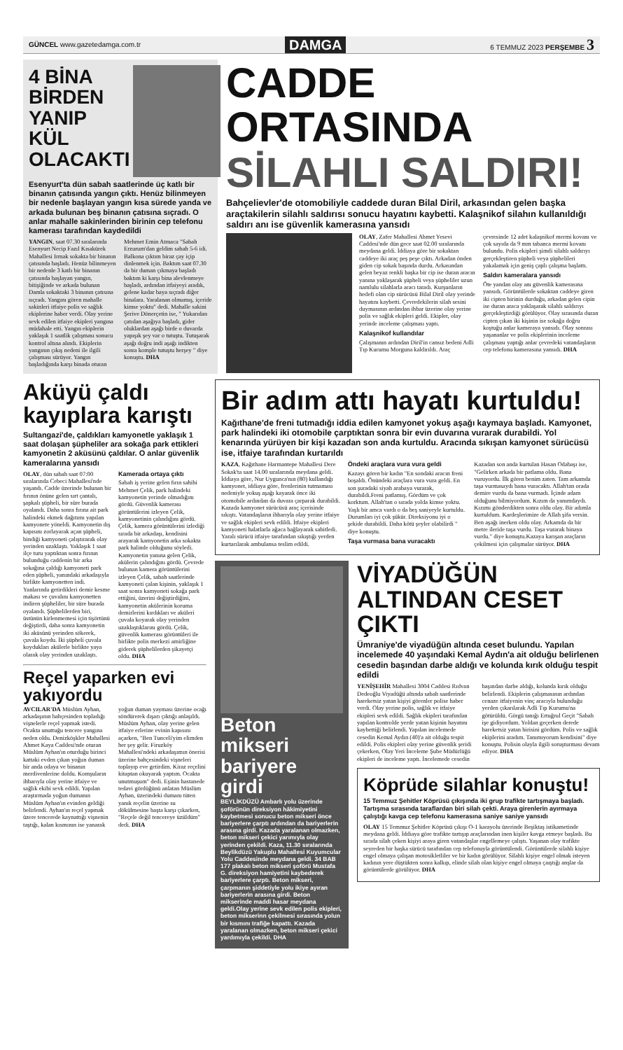GÜNCEL www.gazetedamga.com.tr DAMGA 6 TEMMUZ 2023 PERŞEMBE 3
4 BİNA BİRDEN YANIP KÜL OLACAKTI
Esenyurt'ta dün sabah saatlerinde üç katlı bir binanın çatısında yangın çıktı. Henüz bilinmeyen bir nedenle başlayan yangın kısa sürede yanda ve arkada bulunan beş binanın çatısına sıçradı. O anlar mahalle sakinlerinden birinin cep telefonu kamerası tarafından kaydedildi
YANGIN, saat 07.30 sıralarında Esenyurt Necip Fazıl Kısakürek Mahallesi Irmak sokakta bir binanın çatısında başladı. Henüz bilinmeyen bir nedenle 3 katlı bir binanın çatısında başlayan yangın, bitişiğinde ve arkada bulunan Damla sokaktaki 3 binanın çatısına sıçradı. Yangını gören mahalle sakinleri itfaiye polis ve sağlık ekiplerine haber verdi. Olay yerine sevk edilen itfaiye ekipleri yangına müdahale etti. Yangın ekiplerin yaklaşık 1 saatlik çalışması sonucu kontrol altına alındı. Ekiplerin yangının çıkış nedeni ile ilgili çalışması sürüyor. Yangın başladığında karşı binada oturan Mehmet Emin Atmaca "Sabah Erzurum'dan geldim sabah 5-6 idi. Balkona çıktım biraz çay içip dinlenmek için. Baktım saat 07.30 da bir duman çıkmaya başladı baktım ki karşı bina alevlenmeye başladı, ardından itfaiyeyi aradık, gelene kadar baya sıçradı diğer binalara. Yaralanan olmamış, içeride kimse yoktu" dedi. Mahalle sakini Şerive Dönerçetin ise, " Yukarıdan çatıdan aşağıya başladı, gider oluklardan aşağı birde o duvarda yapışık şey var o tutuştu. Tutuşarak aşağı doğru indi aşağı indikten sonra komple tutuştu herşey " diye konuştu. DHA
CADDE ORTASINDA
SİLAHLI SALDIRI!
Bahçelievler'de otomobiliyle caddede duran Bilal Diril, arkasından gelen başka araçtakilerin silahlı saldırısı sonucu hayatını kaybetti. Kalaşnikof silahın kullanıldığı saldırı anı ise güvenlik kamerasına yansıdı
OLAY, Zafer Mahallesi Ahmet Yesevi Caddesi'nde dün gece saat 02.00 sıralarında meydana geldi. İddiaya göre bir sokaktan caddeye iki araç peş peşe çıktı. Arkadan önden giden cip sokak başında durdu. Arkasından gelen beyaz renkli başka bir cip ise duran aracın yanına yaklaşarak şüpheli veya şüpheliler uzun namlulu silahlarla aracı taradı. Kurşunların hedefi olan cip sürücüsü Bilal Diril olay yerinde hayatını kaybetti. Çevredekilerin silah sesini duymasının ardından ihbar üzerine olay yerine polis ve sağlık ekipleri geldi. Ekipler, olay yerinde inceleme çalışması yaptı.
Kalaşnikof kullandılar
Çalışmanın ardından Diril'in cansız bedeni Adli Tıp Kurumu Morguna kaldırıldı. Araç çevresinde 12 adet kalaşnikof mermi kovanı ve çok sayıda da 9 mm tabanca mermi kovanı bulundu. Polis ekipleri şimdi silahlı saldırıyı gerçekleştiren şüpheli veya şüphelileri yakalamak için geniş çaplı çalışma başlattı.
Saldırı kameralara yansıdı
Öte yandan olay anı güvenlik kamerasına yansıdı. Görüntülerde sokaktan caddeye giren iki cipten birinin durduğu, arkadan gelen cipin ise duran araca yaklaşarak silahlı saldırıyı gerçekleştirdiği görülüyor. Olay sırasında duran cipten çıkan iki kişinin ise sokağa doğru koştuğu anlar kameraya yansıdı. Olay sonrası yaşananlar ve polis ekiplerinin inceleme çalışması yaptığı anlar çevredeki vatandaşların cep telefonu kamerasına yansıdı. DHA
Aküyü çaldı kayıplara karıştı
Sultangazi'de, çaldıkları kamyonetle yaklaşık 1 saat dolaşan şüpheliler ara sokağa park ettikleri kamyonetin 2 akü­sünü çaldılar. O anlar güvenlik kameralarına yansıdı
OLAY, dün sabah saat 07:00 sıralarında Cebeci Mahallesi'nde yaşandı. Cadde üzerinde bulunan bir fırının önüne gelen sırt çantalı, şapkalı şüpheli, bir süre burada oyalandı. Daha sonra fırına ait park halindeki ekmek dağıtımı yapılan kamyonete yöneldi. Kamyonetin dış kapısını zorlayarak açan şüpheli, bindiği kamyoneti çalıştırarak olay yerinden uzaklaştı. Yaklaşık 1 saat ilçe turu yaptıktan sonra fırının bulunduğu caddenin bir arka sokağına çaldığı kamyoneti park eden şüpheli, yanındaki arkadaşıyla birlikte kamyonetten indi. Yanlarında getirdikleri demir kesme makası ve çuvalını kamyonetten indiren şüpheliler, bir süre burada oyalandı. Şüphelilerden biri, üstünün kirlenmemesi için tişörtünü değiştirdi, daha sonra kamyonetin iki aküsünü yerinden sökerek, çuvala koydu. İki şüpheli çuvala koydukları akülerle birlikte yaya olarak olay yerinden uzaklaştı.
Kamerada ortaya çıktı
Sabah iş yerine gelen fırın sahibi Mehmet Çelik, park halindeki kamyonetin yerinde olmadığını gördü. Güvenlik kamerası görüntülerini izleyen Çelik, kamyonetinin çalındığını gördü. Çelik, kamera görüntülerini izlediği sırada bir arkadaşı, kendisini arayarak kamyonetin arka sokakta park halinde olduğunu söyledi. Kamyonetin yanına gelen Çelik, akülerin çalındığını gördü. Çevrede bulunan kamera görüntülerini izleyen Çelik, sabah saatlerinde kamyoneti çalan kişinin, yaklaşık 1 saat sonra kamyoneti sokağa park ettiğini, üzerini değiştirdiğini, kamyonetin akülerinin koruma demirlerini kırdıkları ve aküleri çuvala koyarak olay yerinden uzaklaştıklarını gördü. Çelik, güvenlik kamerası görüntüleri ile birlikte polis merkezi amirliğine giderek şüphelilerden şikayetçi oldu. DHA
Reçel yaparken evi yakıyordu
AVCILAR'DA Müslüm Ayhan, arkadaşının bahçesinden topladığı vişnelerle reçel yapmak istedi. Ocakta unuttuğu tencere yangına neden oldu. Denizköşkler Mahallesi Ahmet Kaya Caddesi'nde oturan Müslüm Ayhan'ın oturduğu birinci kattaki evden çıkan yoğun duman bir anda odaya ve binanın merdivenlerine doldu. Komşuların ihbarıyla olay yerine itfaiye ve sağlık ekibi sevk edildi. Yapılan araştırmada yoğun dumanın Müslüm Ayhan'ın evinden geldiği belirlendi. Ayhan'ın reçel yapmak üzere tencerede kaynattığı vişnenin taştığı, kalan kısmının ise yanarak yoğun duman yayması üzerine ocağı söndürerek dışarı çıktığı anlaşıldı. Müslüm Ayhan, olay yerine gelen itfaiye erlerine evinin kapısını açarken, "Ben Tunceli'yim elimden her şey gelir. Firuzköy Mahallesi'ndeki arkadaşımın önerisi üzerine bahçesindeki vişneleri toplayıp eve getirdim. Kiraz reçelini kitaptan okuyarak yaptım. Ocakta unutmuşum" dedi. Eşinin hastanede tedavi gördüğünü anlatan Müslüm Ayhan, üzerindeki dumanı tüten yanık reçelin üzerine su dökülmesine başta karşı çıkarken, "Reçele değil tencereye üzüldüm" dedi. DHA
Bir adım attı hayatı kurtuldu!
Kağıthane'de freni tutmadığı iddia edilen kamyonet yokuş aşağı kaymaya başladı. Kamyonet, park halindeki iki otomobile çarptıktan sonra bir evin duvarına vurarak durabildi. Yol kenarında yürüyen bir kişi kazadan son anda kurtuldu. Aracında sıkışan kamyonet sürücüsü ise, itfaiye tarafından kurtarıldı
KAZA, Kağıthane Harmantepe Mahallesi Dere Sokak'ta saat 14.00 sıralarında meydana geldi. İddiaya göre, Nur Uygunca'nın (80) kullandığı kamyonet, iddiaya göre, frenlerinin tutmaması nedeniyle yokuş aşağı kayarak önce iki otomobile ardından da duvara çarparak durabildi. Kazada kamyonet sürücüsü araç içerisinde sıkıştı. Vatandaşların ihbarıyla olay yerine itfaiye ve sağlık ekipleri sevk edildi. İtfaiye ekipleri kamyoneti halatlarla ağaca bağlayarak sabitledi. Yaralı sürücü itfaiye tarafından sıkıştığı yerden kurtarılarak ambulansa teslim edildi.
Öndeki araçlara vura vura geldi
Kazayı gören bir kadın "En sondaki aracın freni boşaldı. Önündeki araçlara vura vura geldi. En son şuradaki siyah arabaya vurarak, durabildi.Freni patlamış. Gördüm ve çok korktum. Allah'tan o sırada yolda kimse yoktu. Yaşlı bir amca vardı o da beş saniyeyle kurtuldu. Durumları iyi çok şükür. Direksiyonu iyi o şekide durabildi. Daha kötü şeyler olabilirdi " diye konuştu.
Taşa vurmasa bana vuracaktı
Kazadan son anda kurtulan Hasan Odabaşı ise, "Gelirken arkada bir patlama oldu. Bana vuruyordu. İlk gören benim zaten. Tam arkamda taşa vurmasaydı bana vuracaktı. Allah'tan orada demire vurdu da bana vurmadı. İçinde adam olduğunu bilmiyordum. Kızım da yanımdaydı. Kızımı gönderdikten sonra oldu olay. Bir adımla kurtuldum. Kardeşlerimize de Allah şifa versin. Ben aşağı inerken oldu olay. Arkamda da bir metre ileride taşa vurdu. Taşa vurarak binaya vurdu." diye konuştu.Kazaya karışan araçların çekilmesi için çalışmalar sürüyor. DHA
Beton mikseri bariyere girdi
BEYLİKDÜZÜ Ambarlı yolu üzerinde şoförünün direksiyon hâkimiyetini kaybetmesi sonucu beton mikseri önce bariyerlere çarptı ardından da bariyerlerin arasına girdi. Kazada yaralanan olmazken, beton mikseri çekici yarımıyla olay yerinden çekildi. Kaza, 11.30 sıralarında Beylikdüzü Yakuplu Mahallesi Kuyumcular Yolu Caddesinde meydana geldi. 34 BAB 177 plakalı beton mikseri şoförü Mustafa G. direksiyon hamiyetini kaybederek bariyerlere çarptı. Beton mikseri, çarpmanın şiddetiyle yolu ikiye ayıran bariyerlerin arasına girdi. Beton mikserinde maddi hasar meydana geldi.Olay yerine sevk edilen polis ekipleri, beton mikserinn çekilmesi sırasında yolun bir kısmını trafiğe kapattı. Kazada yaralanan olmazken, beton mikseri çekici yardımıyla çekildi. DHA
VİYADÜĞÜN ALTINDAN CESET ÇIKTI
Ümraniye'de viyadüğün altında ceset bulundu. Yapılan incelemede 40 yaşındaki Kemal Aydın'a ait olduğu belirlenen cesedin başından darbe aldığı ve kolunda kırık olduğu tespit edildi
YENİŞEHİR Mahallesi 3004 Caddesi Rıdvan Dedeoğlu Viyadüğü altında sabah saatlerinde hareketsiz yatan kişiyi görenler polise haber verdi. Olay yerine polis, sağlık ve itfaiye ekipleri sevk edildi. Sağlık ekipleri tarafından yapılan kontrolde yerde yatan kişinin hayatını kaybettiği belirlendi. Yapılan incelemede cesedin Kemal Aydın (40)'a ait olduğu tespit edildi. Polis ekipleri olay yerine güvenlik şeridi çekerken, Olay Yeri İnceleme Şube Müdürlüğü ekipleri de inceleme yaptı. İncelemede cesedin başından darbe aldığı, kolunda kırık olduğu belirlendi. Ekiplerin çalışmasının ardından cenaze itfaiyenin vinç aracıyla bulunduğu yerden çıkarılarak Adli Tıp Kurumu'na götürüldü. Görgü tanığı Ertuğrul Geçit "Sabah işe gidiyordum. Yoldan geçerken derede hareketsiz yatan birisini gördüm. Polis ve sağlık ekiplerini aradım. Tanımıyorum kendisini" diye konuştu. Polisin olayla ilgili soruşturması devam ediyor. DHA
Köprüde silahlar konuştu!
15 Temmuz Şehitler Köprüsü çıkışında iki grup trafikte tartışmaya başladı. Tartışma sırasında taraflardan biri silah çekti. Araya girenlerin ayırmaya çalıştığı kavga cep telefonu kamerasına saniye saniye yansıdı
OLAY 15 Temmuz Şehitler Köprüsü çıkışı O-1 karayolu üzerinde Beşiktaş istikametinde meydana geldi. İddiaya göre trafikte tartışıp araçlarından inen kişiler kavga etmeye başladı. Bu sırada silah çeken kişiyi araya giren vatandaşlar engellemeye çalıştı. Yaşanan olay trafikte seyreden bir başka sürücü tarafından cep telefonuyla görüntülendi. Görüntülerde silahlı kişiye engel olmaya çalışan motosikletliler ve bir kadın görülüyor. Silahlı kişiye engel olmak isteyen kadının yere düştükten sonra kalkıp, elinde silah olan kişiye engel olmaya çaıştığı anşlar da görüntülerde görülüyor. DHA